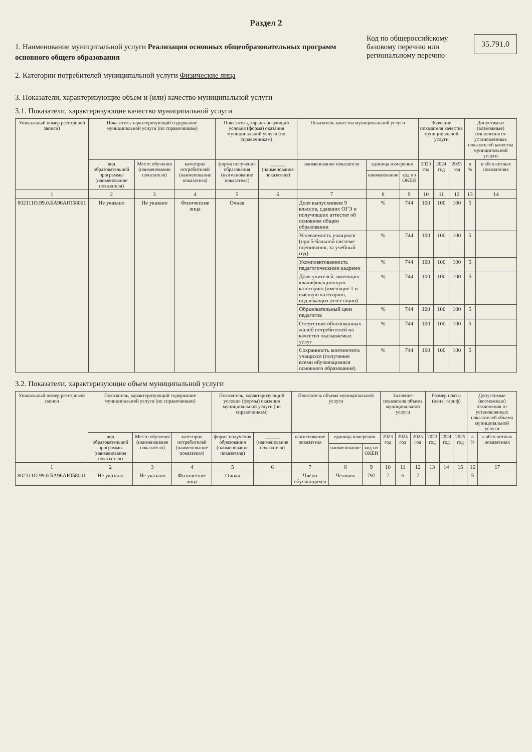Раздел 2
1. Наименование муниципальной услуги Реализация основных общеобразовательных программ основного общего образования
2. Категории потребителей муниципальной услуги Физические лица
Код по общероссийскому базовому перечню или региональному перечню
35.791.0
3. Показатели, характеризующие объем и (или) качество муниципальной услуги
3.1. Показатели, характеризующие качество муниципальной услуги
| Уникальный номер реестровой записи) | Показатель характеризующий содержание муниципальной услуги (по справочникам) | | | Показатель, характеризующий условия (форма) оказания муниципальной услуги (по справочникам) | | Показатель качества муниципальной услуги | | | Значение показателя качества муниципальной услуги | | | Допустимые (возможные) отклонения от установленных показателей качества муниципальной услуги | |
| --- | --- | --- | --- | --- | --- | --- | --- | --- | --- | --- | --- | --- | --- |
| | вид образовательной программы (наименование показателя) | Место обучения (наименование показателя) | категория потребителей (наименование показателя) | форма получения образования (наименование показателя) | ______ (наименование показателя) | наименование показателя | единица измерения | | 2023 год | 2024 год | 2025 год | в % | в абсолютных показателях |
| | | | | | | | наименование | код по ОКЕИ | | | | | |
| 1 | 2 | 3 | 4 | 5 | 6 | 7 | 8 | 9 | 10 | 11 | 12 | 13 | 14 |
| 802111О.99.0.БА96АЮ58001 | Не указано | Не указано | Физические лица | Очная | | Доля выпускников 9 классов, сдавших ОГЭ и получивших аттестат об основном общем образовании | % | 744 | 100 | 100 | 100 | 5 | |
| | | | | | | Успеваемость учащихся (при 5-бальной системе оценивания, за учебный год) | % | 744 | 100 | 100 | 100 | 5 | |
| | | | | | | Укомплектованность педагогическими кадрами | % | 744 | 100 | 100 | 100 | 5 | |
| | | | | | | Доля учителей, имеющих квалификационную категорию (имеющие 1 и высшую категорию, подлежащих аттестации) | % | 744 | 100 | 100 | 100 | 5 | |
| | | | | | | Образовательный ценз педагогов | % | 744 | 100 | 100 | 100 | 5 | |
| | | | | | | Отсутствие обоснованных жалоб потребителей на качество оказываемых услуг | % | 744 | 100 | 100 | 100 | 5 | |
| | | | | | | Сохранность контингента учащихся (получение всеми обучающимися основного образования) | % | 744 | 100 | 100 | 100 | 5 | |
3.2. Показатели, характеризующие объем муниципальной услуги
| Уникальный номер реестровой записи | Показатель, характеризующий содержание муниципальной услуги (по справочникам) | | | Показатель, характеризующий условия (формы) оказания муниципальной услуги (по справочникам) | | Показатель объема муниципальной услуги | | | Значение показателя объема муниципальной услуги | | | Размер платы (цена, тариф) | | | Допустимые (возможные) отклонения от установленных показателей объема муниципальной услуги | |
| --- | --- | --- | --- | --- | --- | --- | --- | --- | --- | --- | --- | --- | --- | --- | --- | --- |
| | вид образовательной программы (наименование показателя) | Место обучения (наименование показателя) | категория потребителей (наименование показателя) | форма получения образования (наименование показателя) | ______ (наименование показателя) | наименование показателя | единица измерения | | 2023 год | 2024 год | 2025 год | 2023 год | 2024 год | 2025 год | в % | в абсолютных показателях |
| | | | | | | | наименование | код по ОКЕИ | | | | | | | | |
| 1 | 2 | 3 | 4 | 5 | 6 | 7 | 8 | 9 | 10 | 11 | 12 | 13 | 14 | 15 | 16 | 17 |
| 802111О.99.0.БА96АЮ58001 | Не указано | Не указано | Физические лица | Очная | | Число обучающихся | Человек | 792 | 7 | 6 | 7 | - | - | - | 5 | |